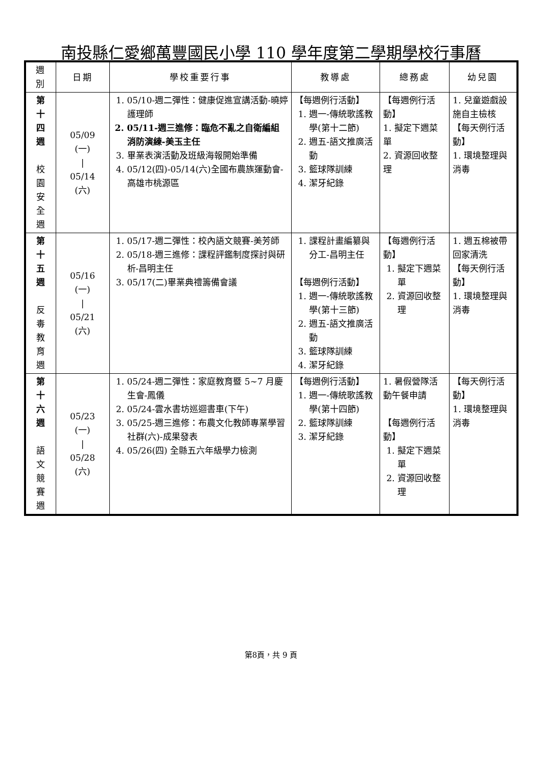南投縣仁愛鄉萬豐國民小學 110 學年度第二學期學校行事曆
| 週 別 | 日期 | 學校重要行事 | 教導處 | 總務處 | 幼兒園 |
| --- | --- | --- | --- | --- | --- |
| 第 十 四 週 校 園 安 全 週 | 05/09 (一) / 05/14 (六) | 1. 05/10-週二彈性：健康促進宣講活動-曉婷護理師 2. 05/11-週三進修：臨危不亂之自衛編組消防演練-美玉主任 3. 畢業表演活動及班級海報開始準備 4. 05/12(四)-05/14(六)全國布農族運動會-高雄市桃源區 | 【每週例行活動】 1. 週一-傳統歌謠教學(第十二節) 2. 週五-語文推廣活動 3. 籃球隊訓練 4. 潔牙紀錄 | 【每週例行活動】 1. 擬定下週菜單 2. 資源回收整理 | 1. 兒童遊戲設施自主檢核 【每天例行活動】 1. 環境整理與消毒 |
| 第 十 五 週 反 毒 教 育 週 | 05/16 (一) / 05/21 (六) | 1. 05/17-週二彈性：校內語文競賽-美芳師 2. 05/18-週三進修：課程評鑑制度探討與研析-昌明主任 3. 05/17(二)畢業典禮籌備會議 | 1. 課程計畫編纂與分工-昌明主任 【每週例行活動】 1. 週一-傳統歌謠教學(第十三節) 2. 週五-語文推廣活動 3. 籃球隊訓練 4. 潔牙紀錄 | 【每週例行活動】 1. 擬定下週菜單 2. 資源回收整理 | 1. 週五棉被帶回家清洗 【每天例行活動】 1. 環境整理與消毒 |
| 第 十 六 週 語 文 競 賽 週 | 05/23 (一) / 05/28 (六) | 1. 05/24-週二彈性：家庭教育暨 5~7 月慶生會-鳳儀 2. 05/24-雲水書坊巡迴書車(下午) 3. 05/25-週三進修：布農文化教師專業學習社群(六)-成果發表 4. 05/26(四) 全縣五六年級學力檢測 | 【每週例行活動】 1. 週一-傳統歌謠教學(第十四節) 2. 籃球隊訓練 3. 潔牙紀錄 | 1. 暑假營隊活動午餐申請 【每週例行活動】 1. 擬定下週菜單 2. 資源回收整理 | 【每天例行活動】 1. 環境整理與消毒 |
第8頁，共 9 頁